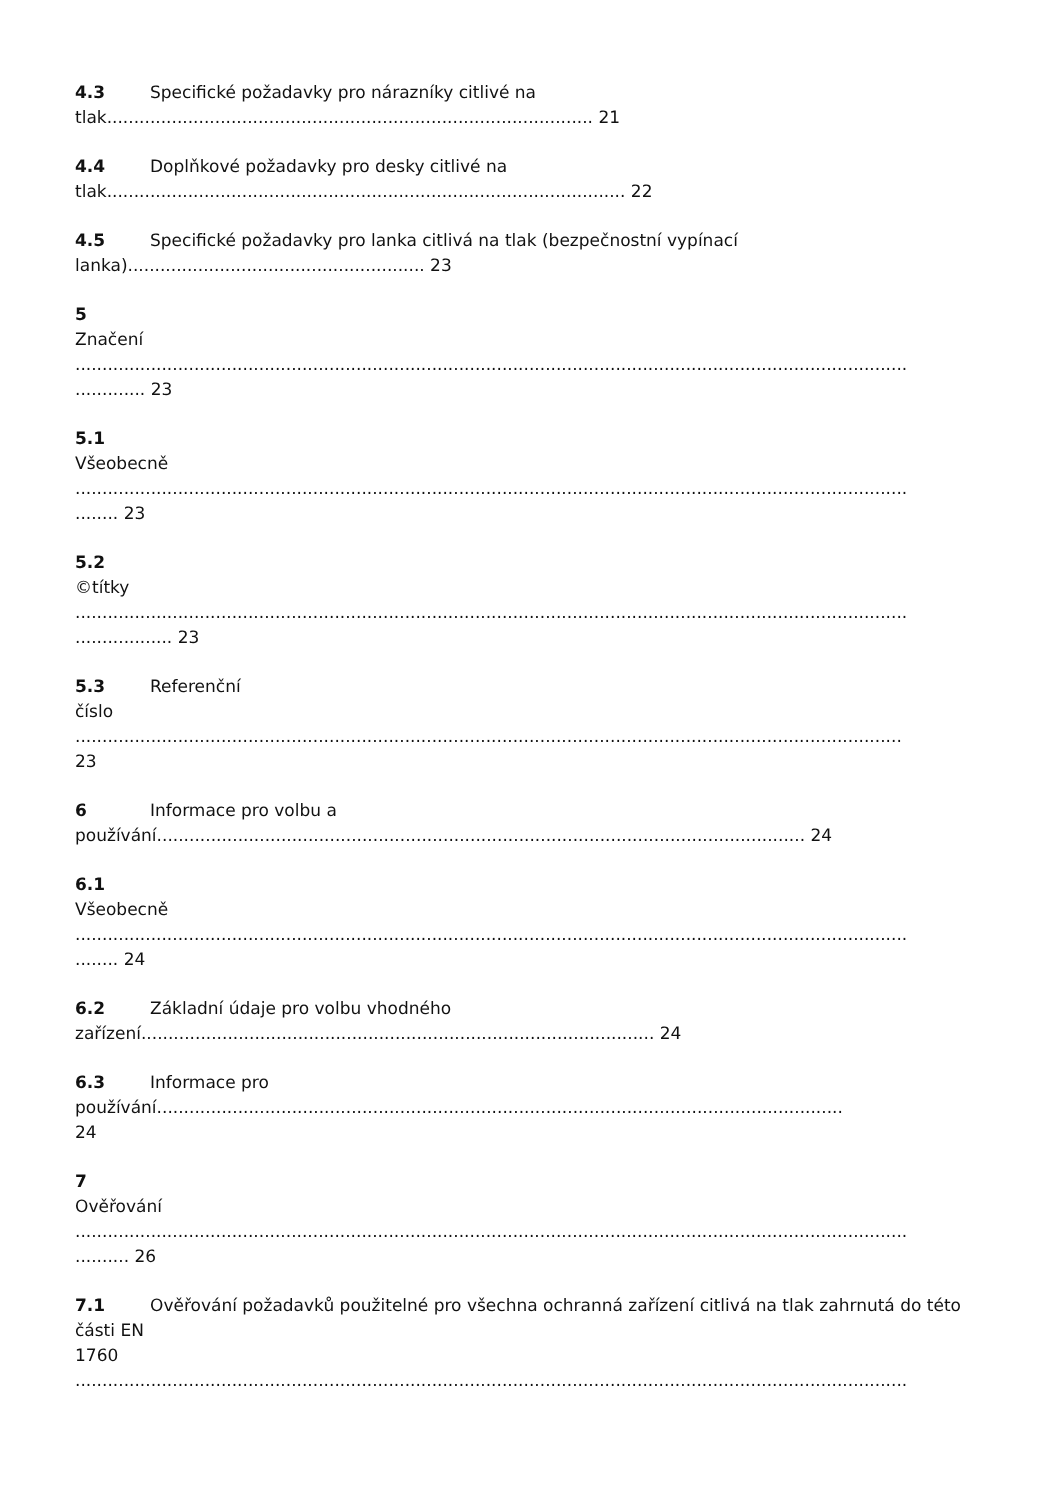4.3 Specifické požadavky pro nárazníky citlivé na
tlak.......................................................................................... 21
4.4 Doplňkové požadavky pro desky citlivé na
tlak................................................................................................ 22
4.5 Specifické požadavky pro lanka citlivá na tlak (bezpečnostní vypínací
lanka)....................................................... 23
5
Značení
..........................................................................................................................................................
............. 23
5.1
Všeobecně
..........................................................................................................................................................
........ 23
5.2
©títky
..........................................................................................................................................................
.................. 23
5.3 Referenční
číslo
.........................................................................................................................................................
23
6 Informace pro volbu a
používání........................................................................................................................ 24
6.1
Všeobecně
..........................................................................................................................................................
........ 24
6.2 Základní údaje pro volbu vhodného
zařízení............................................................................................... 24
6.3 Informace pro
používání...............................................................................................................................
24
7
Ověřování
..........................................................................................................................................................
.......... 26
7.1 Ověřování požadavků použitelné pro všechna ochranná zařízení citlivá na tlak zahrnutá do této
části EN
1760
..........................................................................................................................................................